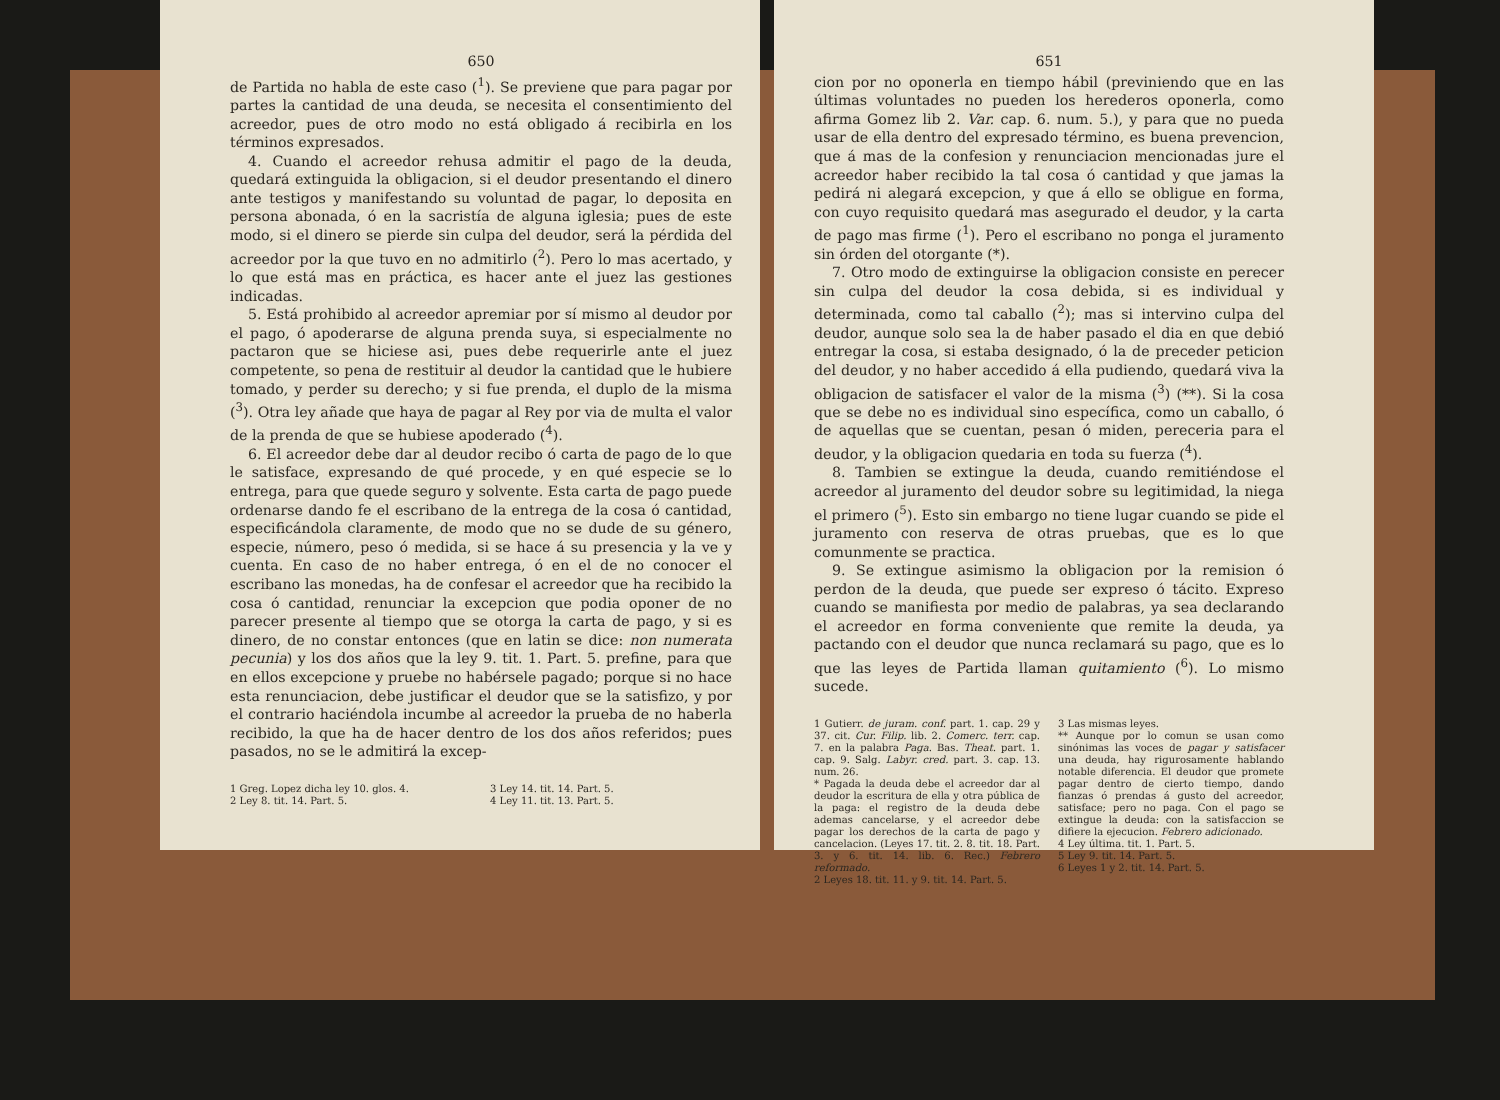650
de Partida no habla de este caso (<sup>1</sup>). Se previene que para pagar por partes la cantidad de una deuda, se necesita el consentimiento del acreedor, pues de otro modo no está obligado á recibirla en los términos expresados.
4. Cuando el acreedor rehusa admitir el pago de la deuda, quedará extinguida la obligacion, si el deudor presentando el dinero ante testigos y manifestando su voluntad de pagar, lo deposita en persona abonada, ó en la sacristía de alguna iglesia; pues de este modo, si el dinero se pierde sin culpa del deudor, será la pérdida del acreedor por la que tuvo en no admitirlo (<sup>2</sup>). Pero lo mas acertado, y lo que está mas en práctica, es hacer ante el juez las gestiones indicadas.
5. Está prohibido al acreedor apremiar por sí mismo al deudor por el pago, ó apoderarse de alguna prenda suya, si especialmente no pactaron que se hiciese asi, pues debe requerirle ante el juez competente, so pena de restituir al deudor la cantidad que le hubiere tomado, y perder su derecho; y si fue prenda, el duplo de la misma (<sup>3</sup>). Otra ley añade que haya de pagar al Rey por via de multa el valor de la prenda de que se hubiese apoderado (<sup>4</sup>).
6. El acreedor debe dar al deudor recibo ó carta de pago de lo que le satisface, expresando de qué procede, y en qué especie se lo entrega, para que quede seguro y solvente. Esta carta de pago puede ordenarse dando fe el escribano de la entrega de la cosa ó cantidad, especificándola claramente, de modo que no se dude de su género, especie, número, peso ó medida, si se hace á su presencia y la ve y cuenta. En caso de no haber entrega, ó en el de no conocer el escribano las monedas, ha de confesar el acreedor que ha recibido la cosa ó cantidad, renunciar la excepcion que podia oponer de no parecer presente al tiempo que se otorga la carta de pago, y si es dinero, de no constar entonces (que en latin se dice: non numerata pecunia) y los dos años que la ley 9. tit. 1. Part. 5. prefine, para que en ellos excepcione y pruebe no habérsele pagado; porque si no hace esta renunciacion, debe justificar el deudor que se la satisfizo, y por el contrario haciéndola incumbe al acreedor la prueba de no haberla recibido, la que ha de hacer dentro de los dos años referidos; pues pasados, no se le admitirá la excep-
1 Greg. Lopez dicha ley 10. glos. 4.
2 Ley 8. tit. 14. Part. 5.
3 Ley 14. tit. 14. Part. 5.
4 Ley 11. tit. 13. Part. 5.
651
cion por no oponerla en tiempo hábil (previniendo que en las últimas voluntades no pueden los herederos oponerla, como afirma Gomez lib 2. Var. cap. 6. num. 5.), y para que no pueda usar de ella dentro del expresado término, es buena prevencion, que á mas de la confesion y renunciacion mencionadas jure el acreedor haber recibido la tal cosa ó cantidad y que jamas la pedirá ni alegará excepcion, y que á ello se obligue en forma, con cuyo requisito quedará mas asegurado el deudor, y la carta de pago mas firme (<sup>1</sup>). Pero el escribano no ponga el juramento sin órden del otorgante (*).
7. Otro modo de extinguirse la obligacion consiste en perecer sin culpa del deudor la cosa debida, si es individual y determinada, como tal caballo (<sup>2</sup>); mas si intervino culpa del deudor, aunque solo sea la de haber pasado el dia en que debió entregar la cosa, si estaba designado, ó la de preceder peticion del deudor, y no haber accedido á ella pudiendo, quedará viva la obligacion de satisfacer el valor de la misma (<sup>3</sup>) (**). Si la cosa que se debe no es individual sino específica, como un caballo, ó de aquellas que se cuentan, pesan ó miden, pereceria para el deudor, y la obligacion quedaria en toda su fuerza (<sup>4</sup>).
8. Tambien se extingue la deuda, cuando remitiéndose el acreedor al juramento del deudor sobre su legitimidad, la niega el primero (<sup>5</sup>). Esto sin embargo no tiene lugar cuando se pide el juramento con reserva de otras pruebas, que es lo que comunmente se practica.
9. Se extingue asimismo la obligacion por la remision ó perdon de la deuda, que puede ser expreso ó tácito. Expreso cuando se manifiesta por medio de palabras, ya sea declarando el acreedor en forma conveniente que remite la deuda, ya pactando con el deudor que nunca reclamará su pago, que es lo que las leyes de Partida llaman quitamiento (<sup>6</sup>). Lo mismo sucede.
1 Gutierr. de juram. conf. part. 1. cap. 29 y 37. cit. Cur. Filip. lib. 2. Comerc. terr. cap. 7. en la palabra Paga. Bas. Theat. part. 1. cap. 9. Salg. Labyr. cred. part. 3. cap. 13. num. 26.
* Pagada la deuda debe el acreedor dar al deudor la escritura de ella y otra pública de la paga: el registro de la deuda debe ademas cancelarse, y el acreedor debe pagar los derechos de la carta de pago y cancelacion. (Leyes 17. tit. 2. 8. tit. 18. Part. 3. y 6. tit. 14. lib. 6. Rec.) Febrero reformado.
2 Leyes 18. tit. 11. y 9. tit. 14. Part. 5.
3 Las mismas leyes.
** Aunque por lo comun se usan como sinónimas las voces de pagar y satisfacer una deuda, hay rigurosamente hablando notable diferencia. El deudor que promete pagar dentro de cierto tiempo, dando fianzas ó prendas á gusto del acreedor, satisface; pero no paga. Con el pago se extingue la deuda: con la satisfaccion se difiere la ejecucion. Febrero adicionado.
4 Ley última. tit. 1. Part. 5.
5 Ley 9. tit. 14. Part. 5.
6 Leyes 1 y 2. tit. 14. Part. 5.